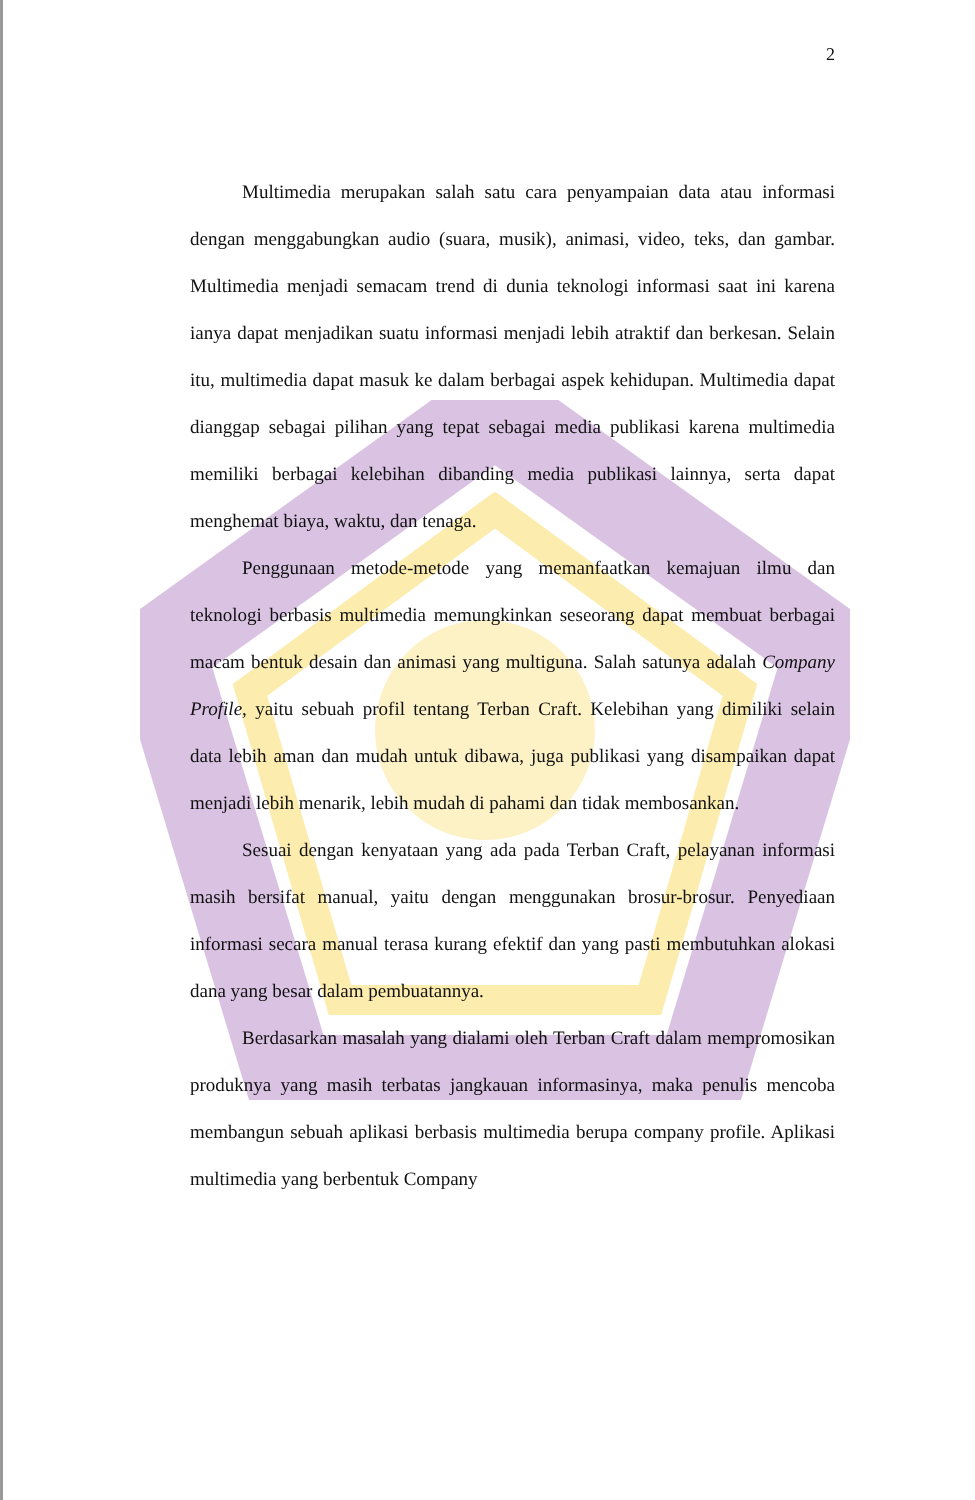2
Multimedia merupakan salah satu cara penyampaian data atau informasi dengan menggabungkan audio (suara, musik), animasi, video, teks, dan gambar. Multimedia menjadi semacam trend di dunia teknologi informasi saat ini karena ianya dapat menjadikan suatu informasi menjadi lebih atraktif dan berkesan. Selain itu, multimedia dapat masuk ke dalam berbagai aspek kehidupan. Multimedia dapat dianggap sebagai pilihan yang tepat sebagai media publikasi karena multimedia memiliki berbagai kelebihan dibanding media publikasi lainnya, serta dapat menghemat biaya, waktu, dan tenaga.
Penggunaan metode-metode yang memanfaatkan kemajuan ilmu dan teknologi berbasis multimedia memungkinkan seseorang dapat membuat berbagai macam bentuk desain dan animasi yang multiguna. Salah satunya adalah Company Profile, yaitu sebuah profil tentang Terban Craft. Kelebihan yang dimiliki selain data lebih aman dan mudah untuk dibawa, juga publikasi yang disampaikan dapat menjadi lebih menarik, lebih mudah di pahami dan tidak membosankan.
Sesuai dengan kenyataan yang ada pada Terban Craft, pelayanan informasi masih bersifat manual, yaitu dengan menggunakan brosur-brosur. Penyediaan informasi secara manual terasa kurang efektif dan yang pasti membutuhkan alokasi dana yang besar dalam pembuatannya.
Berdasarkan masalah yang dialami oleh Terban Craft dalam mempromosikan produknya yang masih terbatas jangkauan informasinya, maka penulis mencoba membangun sebuah aplikasi berbasis multimedia berupa company profile. Aplikasi multimedia yang berbentuk Company